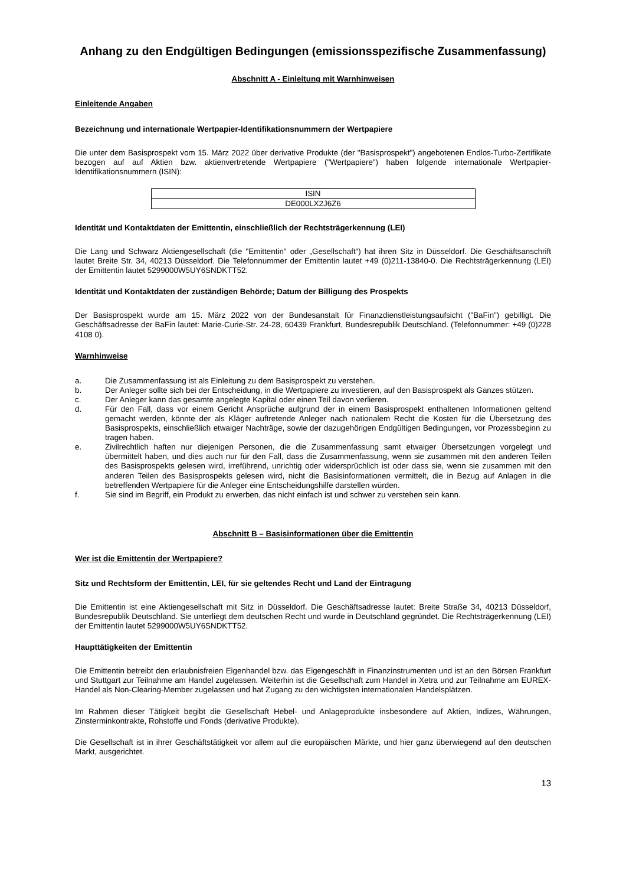Anhang zu den Endgültigen Bedingungen (emissionsspezifische Zusammenfassung)
Abschnitt A - Einleitung mit Warnhinweisen
Einleitende Angaben
Bezeichnung und internationale Wertpapier-Identifikationsnummern der Wertpapiere
Die unter dem Basisprospekt vom 15. März 2022 über derivative Produkte (der "Basisprospekt") angebotenen Endlos-Turbo-Zertifikate bezogen auf auf Aktien bzw. aktienvertretende Wertpapiere ("Wertpapiere") haben folgende internationale Wertpapier-Identifikationsnummern (ISIN):
| ISIN |
| DE000LX2J6Z6 |
Identität und Kontaktdaten der Emittentin, einschließlich der Rechtsträgerkennung (LEI)
Die Lang und Schwarz Aktiengesellschaft (die "Emittentin" oder „Gesellschaft“) hat ihren Sitz in Düsseldorf. Die Geschäftsanschrift lautet Breite Str. 34, 40213 Düsseldorf. Die Telefonnummer der Emittentin lautet +49 (0)211-13840-0. Die Rechtsträgerkennung (LEI) der Emittentin lautet 5299000W5UY6SNDKTT52.
Identität und Kontaktdaten der zuständigen Behörde; Datum der Billigung des Prospekts
Der Basisprospekt wurde am 15. März 2022 von der Bundesanstalt für Finanzdienstleistungsaufsicht ("BaFin") gebilligt. Die Geschäftsadresse der BaFin lautet: Marie-Curie-Str. 24-28, 60439 Frankfurt, Bundesrepublik Deutschland. (Telefonnummer: +49 (0)228 4108 0).
Warnhinweise
a. Die Zusammenfassung ist als Einleitung zu dem Basisprospekt zu verstehen.
b. Der Anleger sollte sich bei der Entscheidung, in die Wertpapiere zu investieren, auf den Basisprospekt als Ganzes stützen.
c. Der Anleger kann das gesamte angelegte Kapital oder einen Teil davon verlieren.
d. Für den Fall, dass vor einem Gericht Ansprüche aufgrund der in einem Basisprospekt enthaltenen Informationen geltend gemacht werden, könnte der als Kläger auftretende Anleger nach nationalem Recht die Kosten für die Übersetzung des Basisprospekts, einschließlich etwaiger Nachträge, sowie der dazugehörigen Endgültigen Bedingungen, vor Prozessbeginn zu tragen haben.
e. Zivilrechtlich haften nur diejenigen Personen, die die Zusammenfassung samt etwaiger Übersetzungen vorgelegt und übermittelt haben, und dies auch nur für den Fall, dass die Zusammenfassung, wenn sie zusammen mit den anderen Teilen des Basisprospekts gelesen wird, irreführend, unrichtig oder widersprüchlich ist oder dass sie, wenn sie zusammen mit den anderen Teilen des Basisprospekts gelesen wird, nicht die Basisinformationen vermittelt, die in Bezug auf Anlagen in die betreffenden Wertpapiere für die Anleger eine Entscheidungshilfe darstellen würden.
f. Sie sind im Begriff, ein Produkt zu erwerben, das nicht einfach ist und schwer zu verstehen sein kann.
Abschnitt B – Basisinformationen über die Emittentin
Wer ist die Emittentin der Wertpapiere?
Sitz und Rechtsform der Emittentin, LEI, für sie geltendes Recht und Land der Eintragung
Die Emittentin ist eine Aktiengesellschaft mit Sitz in Düsseldorf. Die Geschäftsadresse lautet: Breite Straße 34, 40213 Düsseldorf, Bundesrepublik Deutschland. Sie unterliegt dem deutschen Recht und wurde in Deutschland gegründet. Die Rechtsträgerkennung (LEI) der Emittentin lautet 5299000W5UY6SNDKTT52.
Haupttätigkeiten der Emittentin
Die Emittentin betreibt den erlaubnisfreien Eigenhandel bzw. das Eigengeschäft in Finanzinstrumenten und ist an den Börsen Frankfurt und Stuttgart zur Teilnahme am Handel zugelassen. Weiterhin ist die Gesellschaft zum Handel in Xetra und zur Teilnahme am EUREX-Handel als Non-Clearing-Member zugelassen und hat Zugang zu den wichtigsten internationalen Handelsplätzen.
Im Rahmen dieser Tätigkeit begibt die Gesellschaft Hebel- und Anlageprodukte insbesondere auf Aktien, Indizes, Währungen, Zinsterminkontrakte, Rohstoffe und Fonds (derivative Produkte).
Die Gesellschaft ist in ihrer Geschäftstätigkeit vor allem auf die europäischen Märkte, und hier ganz überwiegend auf den deutschen Markt, ausgerichtet.
13